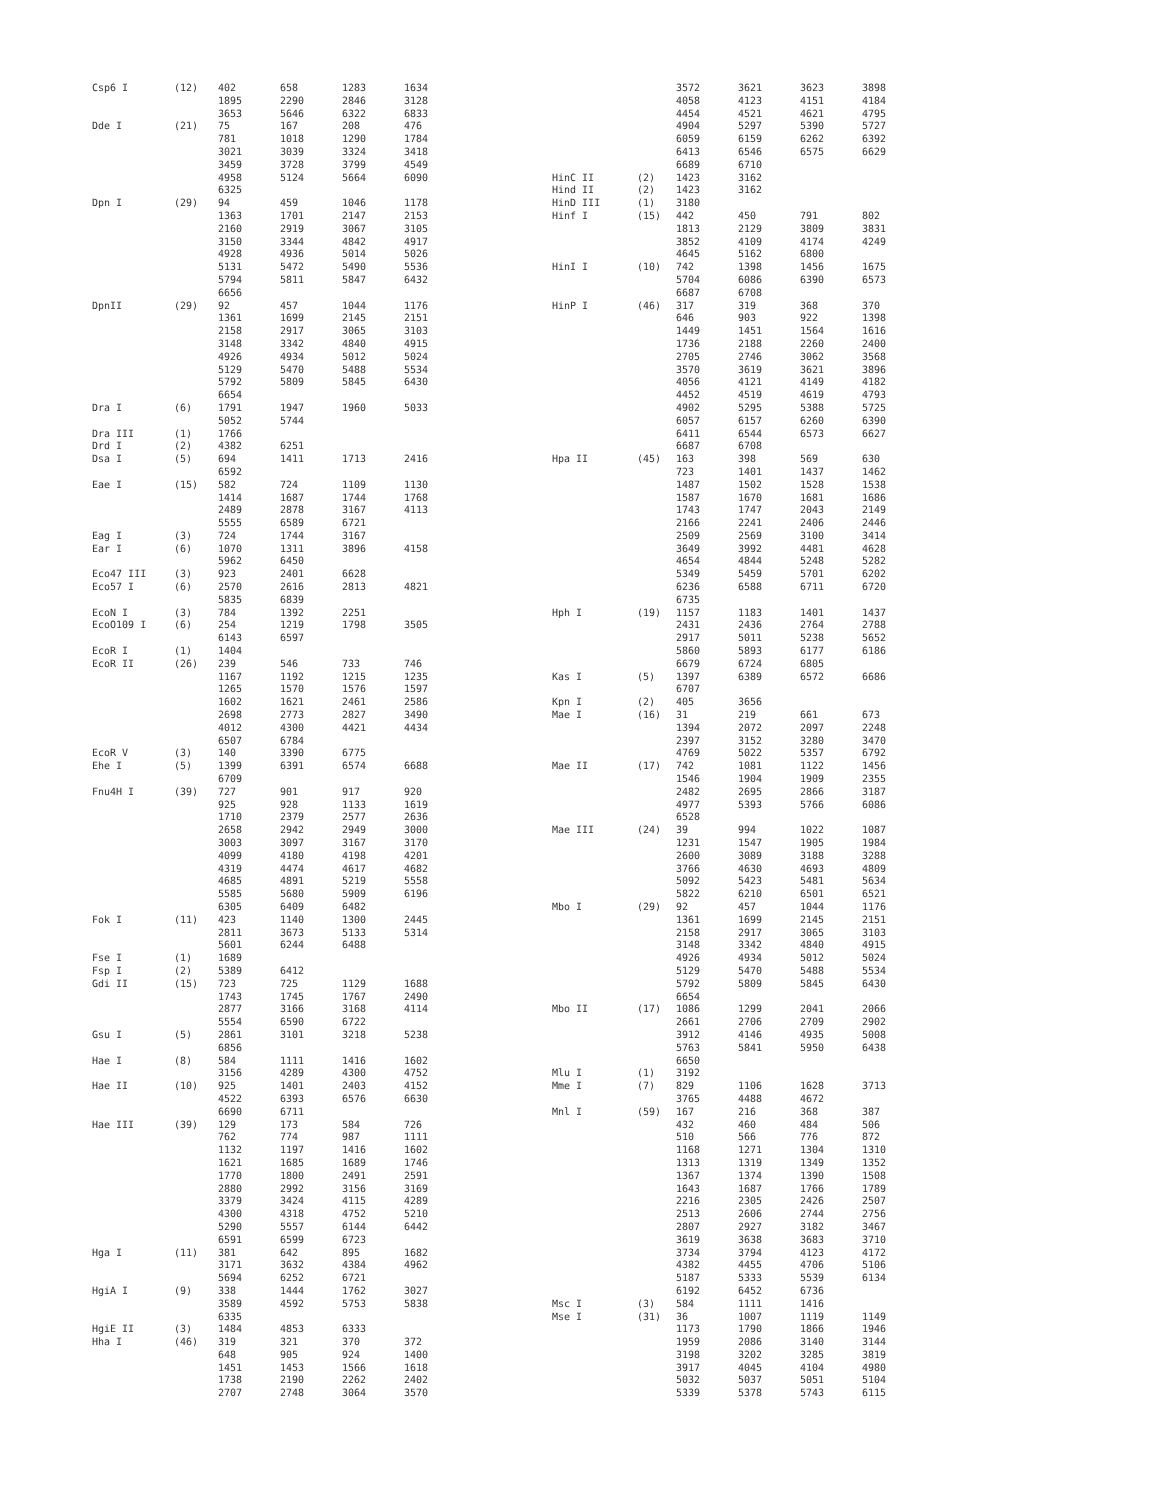| Csp6 I | (12) | 402 | 658 | 1283 | 1634 |
| | | 1895 | 2290 | 2846 | 3128 |
| | | 3653 | 5646 | 6322 | 6833 |
| Dde I | (21) | 75 | 167 | 208 | 476 |
| | | 781 | 1018 | 1290 | 1784 |
| | | 3021 | 3039 | 3324 | 3418 |
| | | 3459 | 3728 | 3799 | 4549 |
| | | 4958 | 5124 | 5664 | 6090 |
| | | 6325 | | | |
| Dpn I | (29) | 94 | 459 | 1046 | 1178 |
| | | 1363 | 1701 | 2147 | 2153 |
| | | 2160 | 2919 | 3067 | 3105 |
| | | 3150 | 3344 | 4842 | 4917 |
| | | 4928 | 4936 | 5014 | 5026 |
| | | 5131 | 5472 | 5490 | 5536 |
| | | 5794 | 5811 | 5847 | 6432 |
| | | 6656 | | | |
| DpnII | (29) | 92 | 457 | 1044 | 1176 |
| | | 1361 | 1699 | 2145 | 2151 |
| | | 2158 | 2917 | 3065 | 3103 |
| | | 3148 | 3342 | 4840 | 4915 |
| | | 4926 | 4934 | 5012 | 5024 |
| | | 5129 | 5470 | 5488 | 5534 |
| | | 5792 | 5809 | 5845 | 6430 |
| | | 6654 | | | |
| Dra I | (6) | 1791 | 1947 | 1960 | 5033 |
| | | 5052 | 5744 | | |
| Dra III | (1) | 1766 | | | |
| Drd I | (2) | 4382 | 6251 | | |
| Dsa I | (5) | 694 | 1411 | 1713 | 2416 |
| | | 6592 | | | |
| Eae I | (15) | 582 | 724 | 1109 | 1130 |
| | | 1414 | 1687 | 1744 | 1768 |
| | | 2489 | 2878 | 3167 | 4113 |
| | | 5555 | 6589 | 6721 | |
| Eag I | (3) | 724 | 1744 | 3167 | |
| Ear I | (6) | 1070 | 1311 | 3896 | 4158 |
| | | 5962 | 6450 | | |
| Eco47 III | (3) | 923 | 2401 | 6628 | |
| Eco57 I | (6) | 2570 | 2616 | 2813 | 4821 |
| | | 5835 | 6839 | | |
| EcoN I | (3) | 784 | 1392 | 2251 | |
| EcoO109 I | (6) | 254 | 1219 | 1798 | 3505 |
| | | 6143 | 6597 | | |
| EcoR I | (1) | 1404 | | | |
| EcoR II | (26) | 239 | 546 | 733 | 746 |
| | | 1167 | 1192 | 1215 | 1235 |
| | | 1265 | 1570 | 1576 | 1597 |
| | | 1602 | 1621 | 2461 | 2586 |
| | | 2698 | 2773 | 2827 | 3490 |
| | | 4012 | 4300 | 4421 | 4434 |
| | | 6507 | 6784 | | |
| EcoR V | (3) | 140 | 3390 | 6775 | |
| Ehe I | (5) | 1399 | 6391 | 6574 | 6688 |
| | | 6709 | | | |
| Fnu4H I | (39) | 727 | 901 | 917 | 920 |
| | | 925 | 928 | 1133 | 1619 |
| | | 1710 | 2379 | 2577 | 2636 |
| | | 2658 | 2942 | 2949 | 3000 |
| | | 3003 | 3097 | 3167 | 3170 |
| | | 4099 | 4180 | 4198 | 4201 |
| | | 4319 | 4474 | 4617 | 4682 |
| | | 4685 | 4891 | 5219 | 5558 |
| | | 5585 | 5680 | 5909 | 6196 |
| | | 6305 | 6409 | 6482 | |
| Fok I | (11) | 423 | 1140 | 1300 | 2445 |
| | | 2811 | 3673 | 5133 | 5314 |
| | | 5601 | 6244 | 6488 | |
| Fse I | (1) | 1689 | | | |
| Fsp I | (2) | 5389 | 6412 | | |
| Gdi II | (15) | 723 | 725 | 1129 | 1688 |
| | | 1743 | 1745 | 1767 | 2490 |
| | | 2877 | 3166 | 3168 | 4114 |
| | | 5554 | 6590 | 6722 | |
| Gsu I | (5) | 2861 | 3101 | 3218 | 5238 |
| | | 6856 | | | |
| Hae I | (8) | 584 | 1111 | 1416 | 1602 |
| | | 3156 | 4289 | 4300 | 4752 |
| Hae II | (10) | 925 | 1401 | 2403 | 4152 |
| | | 4522 | 6393 | 6576 | 6630 |
| | | 6690 | 6711 | | |
| Hae III | (39) | 129 | 173 | 584 | 726 |
| | | 762 | 774 | 987 | 1111 |
| | | 1132 | 1197 | 1416 | 1602 |
| | | 1621 | 1685 | 1689 | 1746 |
| | | 1770 | 1800 | 2491 | 2591 |
| | | 2880 | 2992 | 3156 | 3169 |
| | | 3379 | 3424 | 4115 | 4289 |
| | | 4300 | 4318 | 4752 | 5210 |
| | | 5290 | 5557 | 6144 | 6442 |
| | | 6591 | 6599 | 6723 | |
| Hga I | (11) | 381 | 642 | 895 | 1682 |
| | | 3171 | 3632 | 4384 | 4962 |
| | | 5694 | 6252 | 6721 | |
| HgiA I | (9) | 338 | 1444 | 1762 | 3027 |
| | | 3589 | 4592 | 5753 | 5838 |
| | | 6335 | | | |
| HgiE II | (3) | 1484 | 4853 | 6333 | |
| Hha I | (46) | 319 | 321 | 370 | 372 |
| | | 648 | 905 | 924 | 1400 |
| | | 1451 | 1453 | 1566 | 1618 |
| | | 1738 | 2190 | 2262 | 2402 |
| | | 2707 | 2748 | 3064 | 3570 |
| | | 3572 | 3621 | 3623 | 3898 |
| | | 4058 | 4123 | 4151 | 4184 |
| | | 4454 | 4521 | 4621 | 4795 |
| | | 4904 | 5297 | 5390 | 5727 |
| | | 6059 | 6159 | 6262 | 6392 |
| | | 6413 | 6546 | 6575 | 6629 |
| | | 6689 | 6710 | | |
| HinC II | (2) | 1423 | 3162 | | |
| Hind II | (2) | 1423 | 3162 | | |
| HinD III | (1) | 3180 | | | |
| Hinf I | (15) | 442 | 450 | 791 | 802 |
| | | 1813 | 2129 | 3809 | 3831 |
| | | 3852 | 4109 | 4174 | 4249 |
| | | 4645 | 5162 | 6800 | |
| HinI I | (10) | 742 | 1398 | 1456 | 1675 |
| | | 5704 | 6086 | 6390 | 6573 |
| | | 6687 | 6708 | | |
| HinP I | (46) | 317 | 319 | 368 | 370 |
| | | 646 | 903 | 922 | 1398 |
| | | 1449 | 1451 | 1564 | 1616 |
| | | 1736 | 2188 | 2260 | 2400 |
| | | 2705 | 2746 | 3062 | 3568 |
| | | 3570 | 3619 | 3621 | 3896 |
| | | 4056 | 4121 | 4149 | 4182 |
| | | 4452 | 4519 | 4619 | 4793 |
| | | 4902 | 5295 | 5388 | 5725 |
| | | 6057 | 6157 | 6260 | 6390 |
| | | 6411 | 6544 | 6573 | 6627 |
| | | 6687 | 6708 | | |
| Hpa II | (45) | 163 | 398 | 569 | 630 |
| | | 723 | 1401 | 1437 | 1462 |
| | | 1487 | 1502 | 1528 | 1538 |
| | | 1587 | 1670 | 1681 | 1686 |
| | | 1743 | 1747 | 2043 | 2149 |
| | | 2166 | 2241 | 2406 | 2446 |
| | | 2509 | 2569 | 3100 | 3414 |
| | | 3649 | 3992 | 4481 | 4628 |
| | | 4654 | 4844 | 5248 | 5282 |
| | | 5349 | 5459 | 5701 | 6202 |
| | | 6236 | 6588 | 6711 | 6720 |
| | | 6735 | | | |
| Hph I | (19) | 1157 | 1183 | 1401 | 1437 |
| | | 2431 | 2436 | 2764 | 2788 |
| | | 2917 | 5011 | 5238 | 5652 |
| | | 5860 | 5893 | 6177 | 6186 |
| | | 6679 | 6724 | 6805 | |
| Kas I | (5) | 1397 | 6389 | 6572 | 6686 |
| | | 6707 | | | |
| Kpn I | (2) | 405 | 3656 | | |
| Mae I | (16) | 31 | 219 | 661 | 673 |
| | | 1394 | 2072 | 2097 | 2248 |
| | | 2397 | 3152 | 3280 | 3470 |
| | | 4769 | 5022 | 5357 | 6792 |
| Mae II | (17) | 742 | 1081 | 1122 | 1456 |
| | | 1546 | 1904 | 1909 | 2355 |
| | | 2482 | 2695 | 2866 | 3187 |
| | | 4977 | 5393 | 5766 | 6086 |
| | | 6528 | | | |
| Mae III | (24) | 39 | 994 | 1022 | 1087 |
| | | 1231 | 1547 | 1905 | 1984 |
| | | 2600 | 3089 | 3188 | 3288 |
| | | 3766 | 4630 | 4693 | 4809 |
| | | 5092 | 5423 | 5481 | 5634 |
| | | 5822 | 6210 | 6501 | 6521 |
| Mbo I | (29) | 92 | 457 | 1044 | 1176 |
| | | 1361 | 1699 | 2145 | 2151 |
| | | 2158 | 2917 | 3065 | 3103 |
| | | 3148 | 3342 | 4840 | 4915 |
| | | 4926 | 4934 | 5012 | 5024 |
| | | 5129 | 5470 | 5488 | 5534 |
| | | 5792 | 5809 | 5845 | 6430 |
| | | 6654 | | | |
| Mbo II | (17) | 1086 | 1299 | 2041 | 2066 |
| | | 2661 | 2706 | 2709 | 2902 |
| | | 3912 | 4146 | 4935 | 5008 |
| | | 5763 | 5841 | 5950 | 6438 |
| | | 6650 | | | |
| Mlu I | (1) | 3192 | | | |
| Mme I | (7) | 829 | 1106 | 1628 | 3713 |
| | | 3765 | 4488 | 4672 | |
| Mnl I | (59) | 167 | 216 | 368 | 387 |
| | | 432 | 460 | 484 | 506 |
| | | 510 | 566 | 776 | 872 |
| | | 1168 | 1271 | 1304 | 1310 |
| | | 1313 | 1319 | 1349 | 1352 |
| | | 1367 | 1374 | 1390 | 1508 |
| | | 1643 | 1687 | 1766 | 1789 |
| | | 2216 | 2305 | 2426 | 2507 |
| | | 2513 | 2606 | 2744 | 2756 |
| | | 2807 | 2927 | 3182 | 3467 |
| | | 3619 | 3638 | 3683 | 3710 |
| | | 3734 | 3794 | 4123 | 4172 |
| | | 4382 | 4455 | 4706 | 5106 |
| | | 5187 | 5333 | 5539 | 6134 |
| | | 6192 | 6452 | 6736 | |
| Msc I | (3) | 584 | 1111 | 1416 | |
| Mse I | (31) | 36 | 1007 | 1119 | 1149 |
| | | 1173 | 1790 | 1866 | 1946 |
| | | 1959 | 2086 | 3140 | 3144 |
| | | 3198 | 3202 | 3285 | 3819 |
| | | 3917 | 4045 | 4104 | 4980 |
| | | 5032 | 5037 | 5051 | 5104 |
| | | 5339 | 5378 | 5743 | 6115 |